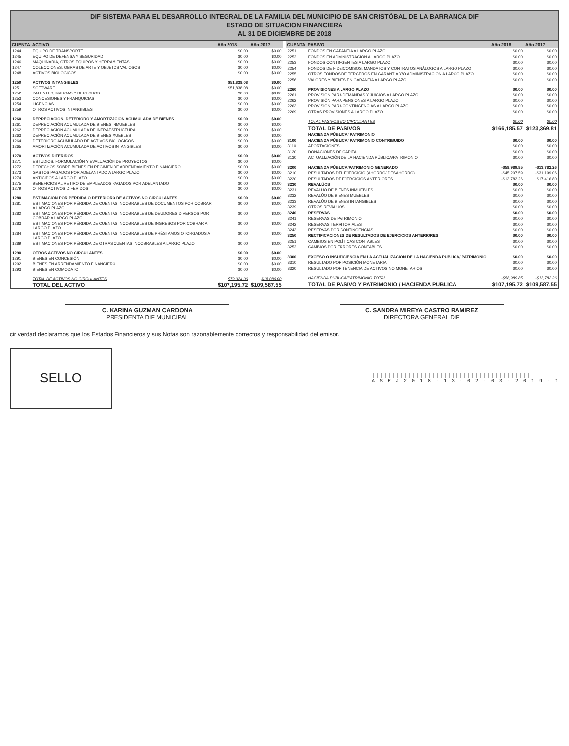DIF SISTEMA PARA EL DESARROLLO INTEGRAL DE LA FAMILIA DEL MUNICIPIO DE SAN CRISTÓBAL DE LA BARRANCA DIF
ESTADO DE SITUACION FINANCIERA
AL 31 DE DICIEMBRE DE 2018
| CUENTA | ACTIVO | Año 2018 | Año 2017 |
| --- | --- | --- | --- |
| 1244 | EQUIPO DE TRANSPORTE | $0.00 | $0.00 |
| 1245 | EQUIPO DE DEFENSA Y SEGURIDAD | $0.00 | $0.00 |
| 1246 | MAQUINARIA, OTROS EQUIPOS Y HERRAMIENTAS | $0.00 | $0.00 |
| 1247 | COLECCIONES, OBRAS DE ARTE Y OBJETOS VALIOSOS | $0.00 | $0.00 |
| 1248 | ACTIVOS BIOLÓGICOS | $0.00 | $0.00 |
| 1250 | ACTIVOS INTANGIBLES | $51,838.08 | $0.00 |
| 1251 | SOFTWARE | $51,838.08 | $0.00 |
| 1252 | PATENTES, MARCAS Y DERECHOS | $0.00 | $0.00 |
| 1253 | CONCESIONES Y FRANQUICIAS | $0.00 | $0.00 |
| 1254 | LICENCIAS | $0.00 | $0.00 |
| 1259 | OTROS ACTIVOS INTANGIBLES | $0.00 | $0.00 |
| 1260 | DEPRECIACIÓN, DETERIORO Y AMORTIZACIÓN ACUMULADA DE BIENES | $0.00 | $0.00 |
| 1261 | DEPRECIACIÓN ACUMULADA DE BIENES INMUEBLES | $0.00 | $0.00 |
| 1262 | DEPRECIACIÓN ACUMULADA DE INFRAESTRUCTURA | $0.00 | $0.00 |
| 1263 | DEPRECIACIÓN ACUMULADA DE BIENES MUEBLES | $0.00 | $0.00 |
| 1264 | DETERIORO ACUMULADO DE ACTIVOS BIOLÓGICOS | $0.00 | $0.00 |
| 1265 | AMORTIZACIÓN ACUMULADA DE ACTIVOS INTANGIBLES | $0.00 | $0.00 |
| 1270 | ACTIVOS DIFERIDOS | $0.00 | $0.00 |
| 1271 | ESTUDIOS, FORMULACIÓN Y EVALUACIÓN DE PROYECTOS | $0.00 | $0.00 |
| 1272 | DERECHOS SOBRE BIENES EN RÉGIMEN DE ARRENDAMIENTO FINANCIERO | $0.00 | $0.00 |
| 1273 | GASTOS PAGADOS POR ADELANTADO A LARGO PLAZO | $0.00 | $0.00 |
| 1274 | ANTICIPOS A LARGO PLAZO | $0.00 | $0.00 |
| 1275 | BENEFICIOS AL RETIRO DE EMPLEADOS PAGADOS POR ADELANTADO | $0.00 | $0.00 |
| 1279 | OTROS ACTIVOS DIFERIDOS | $0.00 | $0.00 |
| 1280 | ESTIMACIÓN POR PÉRDIDA O DETERIORO DE ACTIVOS NO CIRCULANTES | $0.00 | $0.00 |
| 1281 | ESTIMACIONES POR PÉRDIDA DE CUENTAS INCOBRABLES DE DOCUMENTOS POR COBRAR A LARGO PLAZO | $0.00 | $0.00 |
| 1282 | ESTIMACIONES POR PÉRDIDA DE CUENTAS INCOBRABLES DE DEUDORES DIVERSOS POR COBRAR A LARGO PLAZO | $0.00 | $0.00 |
| 1283 | ESTIMACIONES POR PÉRDIDA DE CUENTAS INCOBRABLES DE INGRESOS POR COBRAR A LARGO PLAZO | $0.00 | $0.00 |
| 1284 | ESTIMACIONES POR PÉRDIDA DE CUENTAS INCOBRABLES DE PRÉSTAMOS OTORGADOS A LARGO PLAZO | $0.00 | $0.00 |
| 1289 | ESTIMACIONES POR PÉRDIDA DE OTRAS CUENTAS INCOBRABLES A LARGO PLAZO | $0.00 | $0.00 |
| 1290 | OTROS ACTIVOS NO CIRCULANTES | $0.00 | $0.00 |
| 1291 | BIENES EN CONCESIÓN | $0.00 | $0.00 |
| 1292 | BIENES EN ARRENDAMIENTO FINANCIERO | $0.00 | $0.00 |
| 1293 | BIENES EN COMODATO | $0.00 | $0.00 |
| | TOTAL DE ACTIVOS NO CIRCULANTES | $79,024.06 | $18,086.00 |
| | TOTAL DEL ACTIVO | $107,195.72 | $109,587.55 |
| CUENTA | PASIVO | Año 2018 | Año 2017 |
| --- | --- | --- | --- |
| 2251 | FONDOS EN GARANTÍA A LARGO PLAZO | $0.00 | $0.00 |
| 2252 | FONDOS EN ADMINISTRACIÓN A LARGO PLAZO | $0.00 | $0.00 |
| 2253 | FONDOS CONTINGENTES A LARGO PLAZO | $0.00 | $0.00 |
| 2254 | FONDOS DE FIDEICOMISOS, MANDATOS Y CONTRATOS ANÁLOGOS A LARGO PLAZO | $0.00 | $0.00 |
| 2255 | OTROS FONDOS DE TERCEROS EN GARANTÍA Y/O ADMINISTRACIÓN A LARGO PLAZO | $0.00 | $0.00 |
| 2256 | VALORES Y BIENES EN GARANTÍA A LARGO PLAZO | $0.00 | $0.00 |
| 2260 | PROVISIONES A LARGO PLAZO | $0.00 | $0.00 |
| 2261 | PROVISIÓN PARA DEMANDAS Y JUICIOS A LARGO PLAZO | $0.00 | $0.00 |
| 2262 | PROVISIÓN PARA PENSIONES A LARGO PLAZO | $0.00 | $0.00 |
| 2263 | PROVISIÓN PARA CONTINGENCIAS A LARGO PLAZO | $0.00 | $0.00 |
| 2269 | OTRAS PROVISIONES A LARGO PLAZO | $0.00 | $0.00 |
| | TOTAL PASIVOS NO CIRCULANTES | $0.00 | $0.00 |
| | TOTAL DE PASIVOS | $166,185.57 | $123,369.81 |
| | HACIENDA PÚBLICA/ PATRIMONIO | | |
| 3100 | HACIENDA PÚBLICA/ PATRIMONIO CONTRIBUIDO | $0.00 | $0.00 |
| 3110 | APORTACIONES | $0.00 | $0.00 |
| 3120 | DONACIONES DE CAPITAL | $0.00 | $0.00 |
| 3130 | ACTUALIZACIÓN DE LA HACIENDA PÚBLICA/PATRIMONIO | $0.00 | $0.00 |
| 3200 | HACIENDA PÚBLICA/PATRIMONIO GENERADO | -$58,989.85 | -$13,782.26 |
| 3210 | RESULTADOS DEL EJERCICIO (AHORRO/ DESAHORRO) | -$45,207.59 | -$31,199.06 |
| 3220 | RESULTADOS DE EJERCICIOS ANTERIORES | -$13,782.26 | $17,416.80 |
| 3230 | REVALÚOS | $0.00 | $0.00 |
| 3231 | REVALÚO DE BIENES INMUEBLES | $0.00 | $0.00 |
| 3232 | REVALÚO DE BIENES MUEBLES | $0.00 | $0.00 |
| 3233 | REVALÚO DE BIENES INTANGIBLES | $0.00 | $0.00 |
| 3239 | OTROS REVALÚOS | $0.00 | $0.00 |
| 3240 | RESERVAS | $0.00 | $0.00 |
| 3241 | RESERVAS DE PATRIMONIO | $0.00 | $0.00 |
| 3242 | RESERVAS TERRITORIALES | $0.00 | $0.00 |
| 3243 | RESERVAS POR CONTINGENCIAS | $0.00 | $0.00 |
| 3250 | RECTIFICACIONES DE RESULTADOS DE EJERCICIOS ANTERIORES | $0.00 | $0.00 |
| 3251 | CAMBIOS EN POLÍTICAS CONTABLES | $0.00 | $0.00 |
| 3252 | CAMBIOS POR ERRORES CONTABLES | $0.00 | $0.00 |
| 3300 | EXCESO O INSUFICIENCIA EN LA ACTUALIZACIÓN DE LA HACIENDA PÚBLICA/ PATRIMONIO | $0.00 | $0.00 |
| 3310 | RESULTADO POR POSICIÓN MONETARIA | $0.00 | $0.00 |
| 3320 | RESULTADO POR TENENCIA DE ACTIVOS NO MONETARIOS | $0.00 | $0.00 |
| | HACIENDA PUBLICA/PATRIMONIO TOTAL | -$58,989.85 | -$13,782.26 |
| | TOTAL DE PASIVO Y PATRIMONIO / HACIENDA PUBLICA | $107,195.72 | $109,587.55 |
C. KARINA GUZMAN CARDONA
PRESIDENTA DIF MUNICIPAL
C. SANDRA MIREYA CASTRO RAMIREZ
DIRECTORA GENERAL DIF
cir verdad declaramos que los Estados Financieros y sus Notas son razonablemente correctos y responsabilidad del emisor.
SELLO
||||||||||||||||||||||||||||||||||||||||
A S E J 2 0 1 8 - 1 3 - 0 2 - 0 3 - 2 0 1 9 - 1